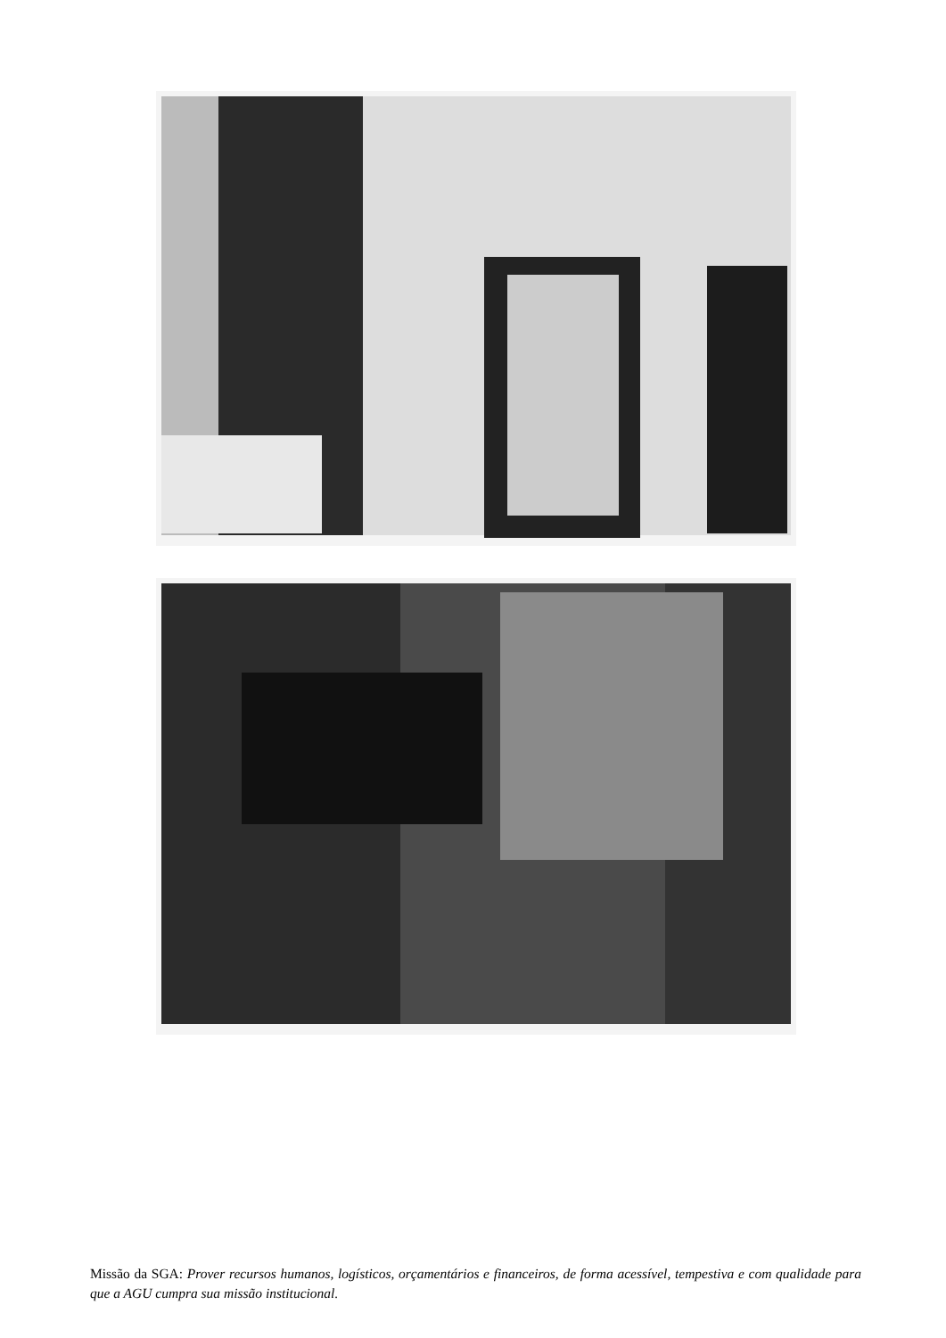Missão da SGA: Prover recursos humanos, logísticos, orçamentários e financeiros, de forma acessível, tempestiva e com qualidade para que a AGU cumpra sua missão institucional.